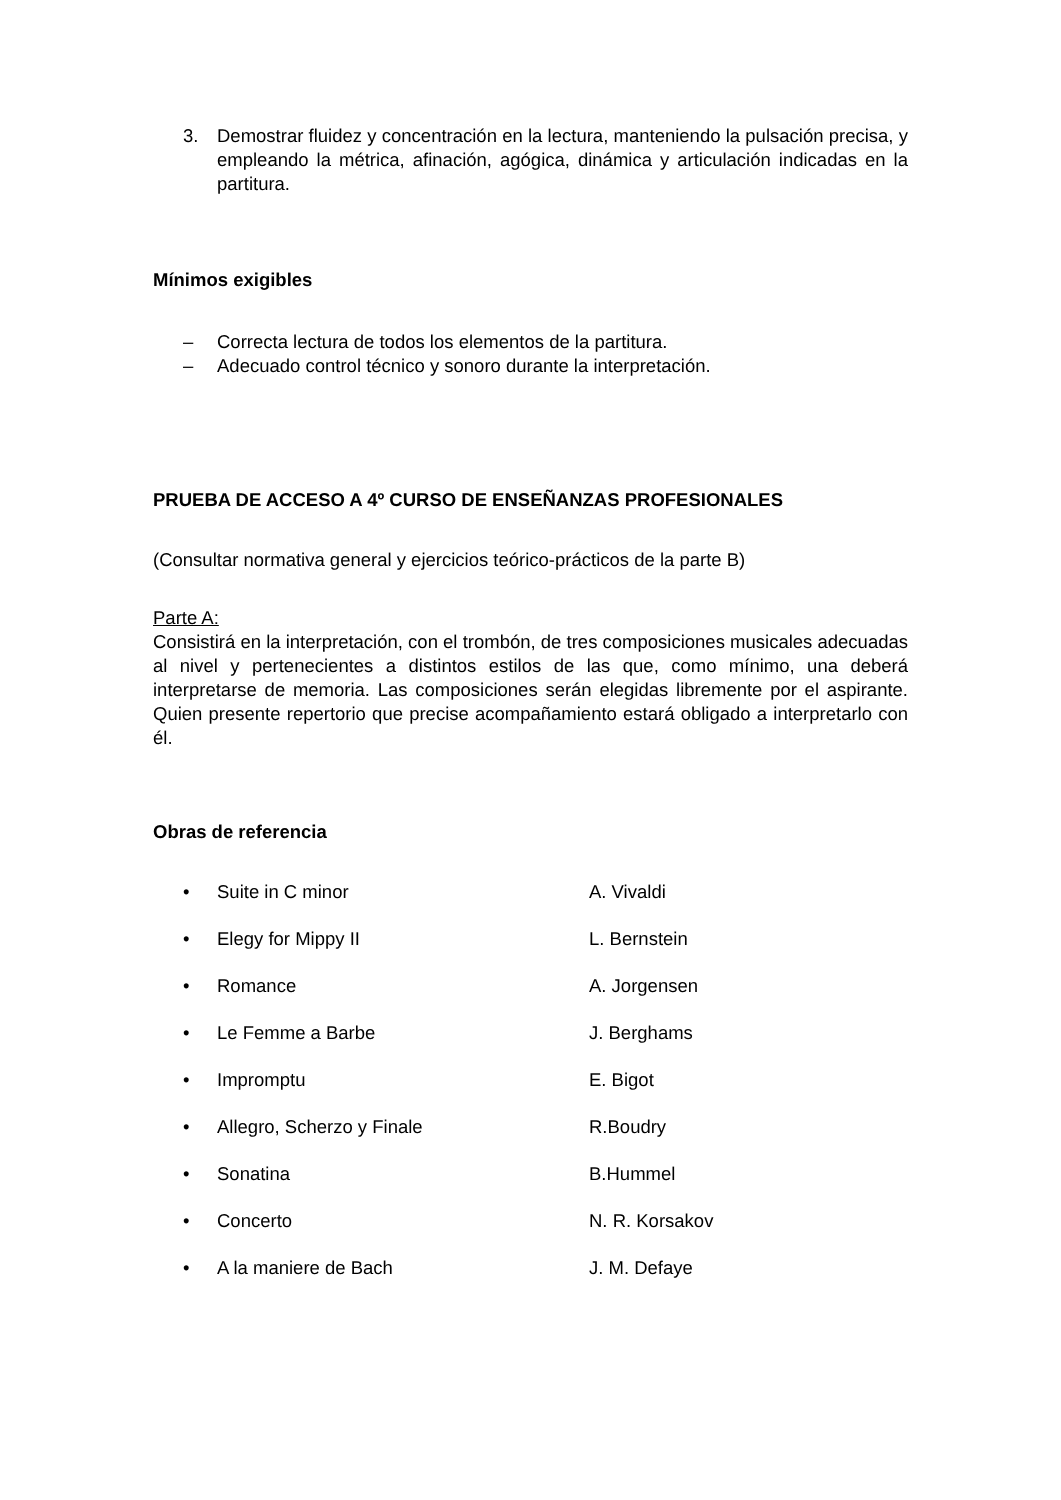3. Demostrar fluidez y concentración en la lectura, manteniendo la pulsación precisa, y empleando la métrica, afinación, agógica, dinámica y articulación indicadas en la partitura.
Mínimos exigibles
– Correcta lectura de todos los elementos de la partitura.
– Adecuado control técnico y sonoro durante la interpretación.
PRUEBA DE ACCESO A 4º CURSO DE ENSEÑANZAS PROFESIONALES
(Consultar normativa general y ejercicios teórico-prácticos de la parte B)
Parte A:
Consistirá en la interpretación, con el trombón, de tres composiciones musicales adecuadas al nivel y pertenecientes a distintos estilos de las que, como mínimo, una deberá interpretarse de memoria. Las composiciones serán elegidas libremente por el aspirante. Quien presente repertorio que precise acompañamiento estará obligado a interpretarlo con él.
Obras de referencia
• Suite in C minor A. Vivaldi
• Elegy for Mippy II L. Bernstein
• Romance A. Jorgensen
• Le Femme a Barbe J. Berghams
• Impromptu E. Bigot
• Allegro, Scherzo y Finale R.Boudry
• Sonatina B.Hummel
• Concerto N. R. Korsakov
• A la maniere de Bach J. M. Defaye